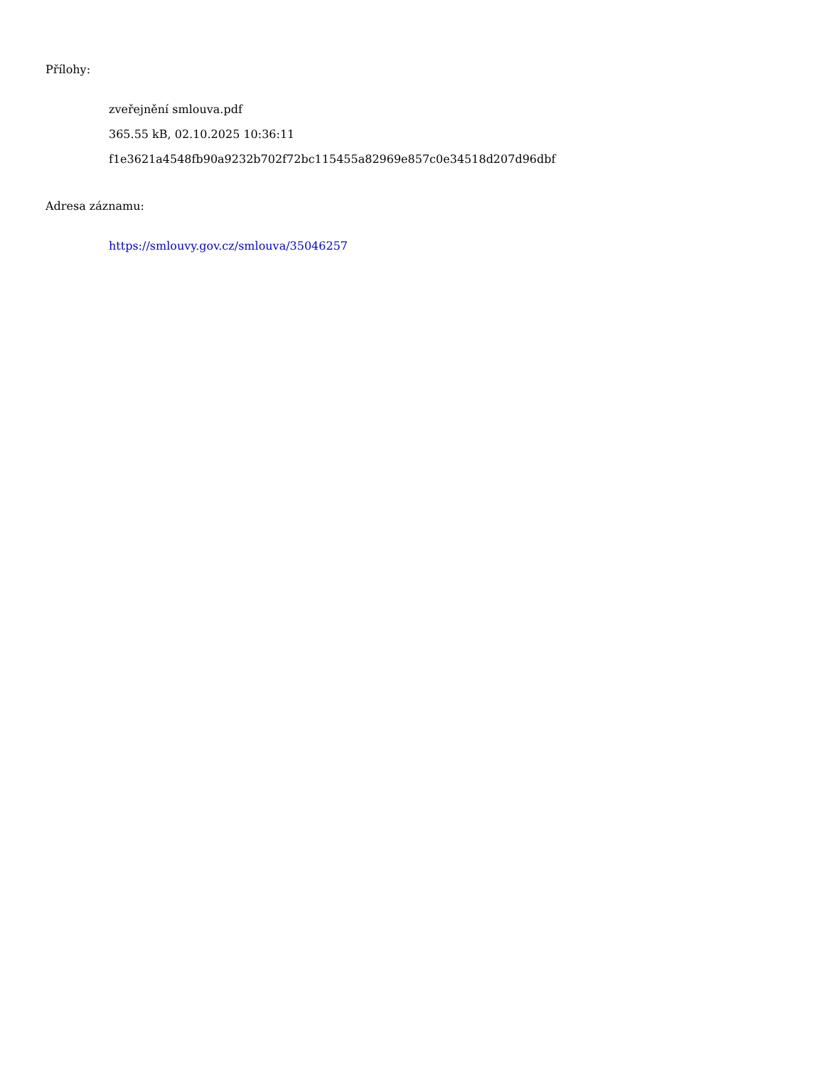Přílohy:
zveřejnění smlouva.pdf
365.55 kB, 02.10.2025 10:36:11
f1e3621a4548fb90a9232b702f72bc115455a82969e857c0e34518d207d96dbf
Adresa záznamu:
https://smlouvy.gov.cz/smlouva/35046257